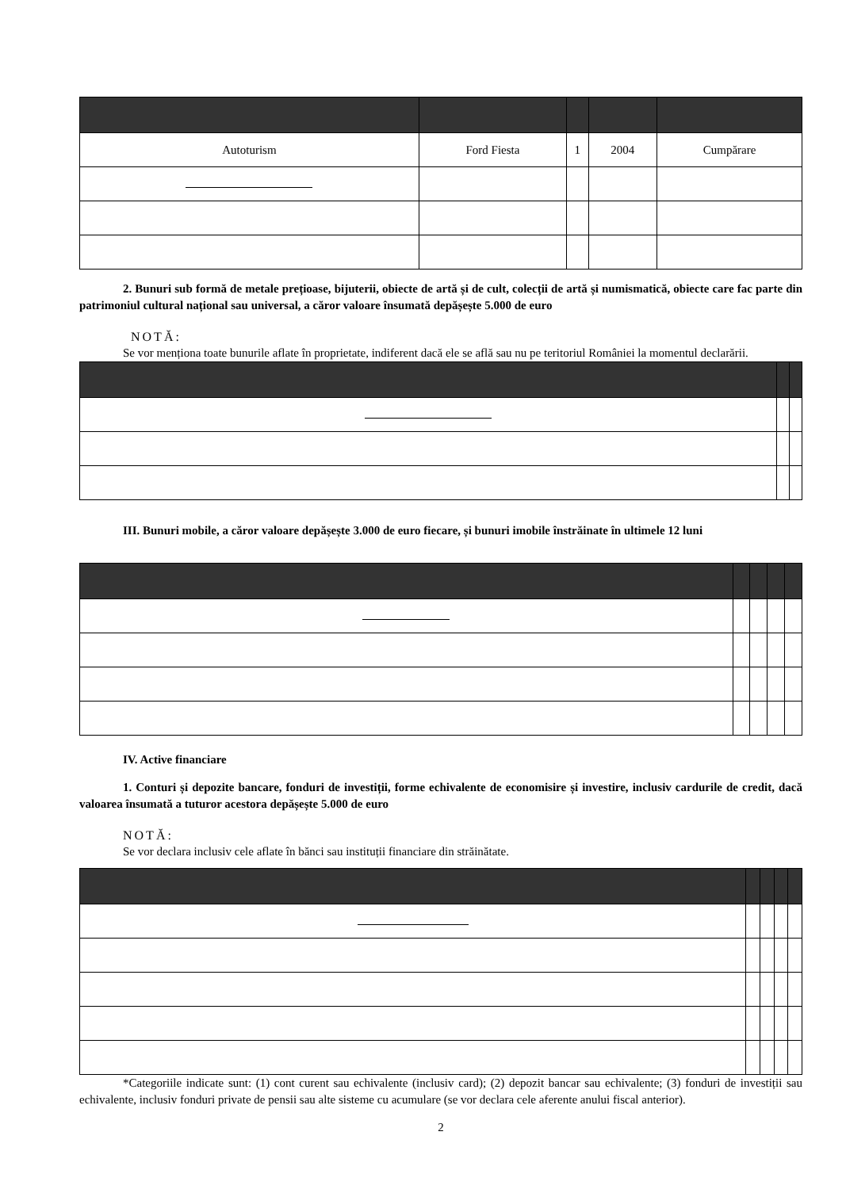| Autoturism | Ford Fiesta | 1 | 2004 | Cumpărare |
2. Bunuri sub formă de metale prețioase, bijuterii, obiecte de artă și de cult, colecții de artă și numismatică, obiecte care fac parte din patrimoniul cultural național sau universal, a căror valoare însumată depășește 5.000 de euro
NOTĂ:
Se vor menționa toate bunurile aflate în proprietate, indiferent dacă ele se află sau nu pe teritoriul României la momentul declarării.
III. Bunuri mobile, a căror valoare depășește 3.000 de euro fiecare, și bunuri imobile înstrăinate în ultimele 12 luni
IV. Active financiare
1. Conturi și depozite bancare, fonduri de investiții, forme echivalente de economisire și investire, inclusiv cardurile de credit, dacă valoarea însumată a tuturor acestora depășește 5.000 de euro
NOTĂ:
Se vor declara inclusiv cele aflate în bănci sau instituții financiare din străinătate.
*Categoriile indicate sunt: (1) cont curent sau echivalente (inclusiv card); (2) depozit bancar sau echivalente; (3) fonduri de investiții sau echivalente, inclusiv fonduri private de pensii sau alte sisteme cu acumulare (se vor declara cele aferente anului fiscal anterior).
2